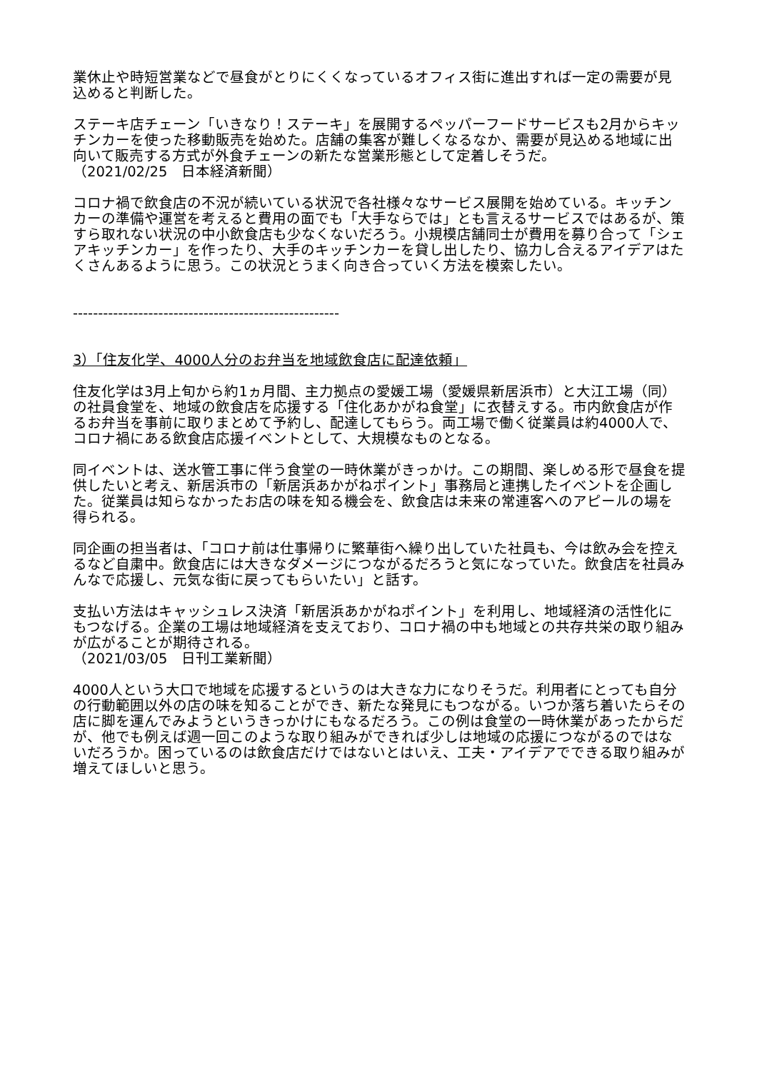業休止や時短営業などで昼食がとりにくくなっているオフィス街に進出すれば一定の需要が見込めると判断した。
ステーキ店チェーン「いきなり！ステーキ」を展開するペッパーフードサービスも2月からキッチンカーを使った移動販売を始めた。店舗の集客が難しくなるなか、需要が見込める地域に出向いて販売する方式が外食チェーンの新たな営業形態として定着しそうだ。
（2021/02/25　日本経済新聞）
コロナ禍で飲食店の不況が続いている状況で各社様々なサービス展開を始めている。キッチンカーの準備や運営を考えると費用の面でも「大手ならでは」とも言えるサービスではあるが、策すら取れない状況の中小飲食店も少なくないだろう。小規模店舗同士が費用を募り合って「シェアキッチンカー」を作ったり、大手のキッチンカーを貸し出したり、協力し合えるアイデアはたくさんあるように思う。この状況とうまく向き合っていく方法を模索したい。
-----------------------------------------------------
3）「住友化学、4000人分のお弁当を地域飲食店に配達依頼」
住友化学は3月上旬から約1ヵ月間、主力拠点の愛媛工場（愛媛県新居浜市）と大江工場（同）の社員食堂を、地域の飲食店を応援する「住化あかがね食堂」に衣替えする。市内飲食店が作るお弁当を事前に取りまとめて予約し、配達してもらう。両工場で働く従業員は約4000人で、コロナ禍にある飲食店応援イベントとして、大規模なものとなる。
同イベントは、送水管工事に伴う食堂の一時休業がきっかけ。この期間、楽しめる形で昼食を提供したいと考え、新居浜市の「新居浜あかがねポイント」事務局と連携したイベントを企画した。従業員は知らなかったお店の味を知る機会を、飲食店は未来の常連客へのアピールの場を得られる。
同企画の担当者は、「コロナ前は仕事帰りに繁華街へ繰り出していた社員も、今は飲み会を控えるなど自粛中。飲食店には大きなダメージにつながるだろうと気になっていた。飲食店を社員みんなで応援し、元気な街に戻ってもらいたい」と話す。
支払い方法はキャッシュレス決済「新居浜あかがねポイント」を利用し、地域経済の活性化にもつなげる。企業の工場は地域経済を支えており、コロナ禍の中も地域との共存共栄の取り組みが広がることが期待される。
（2021/03/05　日刊工業新聞）
4000人という大口で地域を応援するというのは大きな力になりそうだ。利用者にとっても自分の行動範囲以外の店の味を知ることができ、新たな発見にもつながる。いつか落ち着いたらその店に脚を運んでみようというきっかけにもなるだろう。この例は食堂の一時休業があったからだが、他でも例えば週一回このような取り組みができれば少しは地域の応援につながるのではないだろうか。困っているのは飲食店だけではないとはいえ、工夫・アイデアでできる取り組みが増えてほしいと思う。